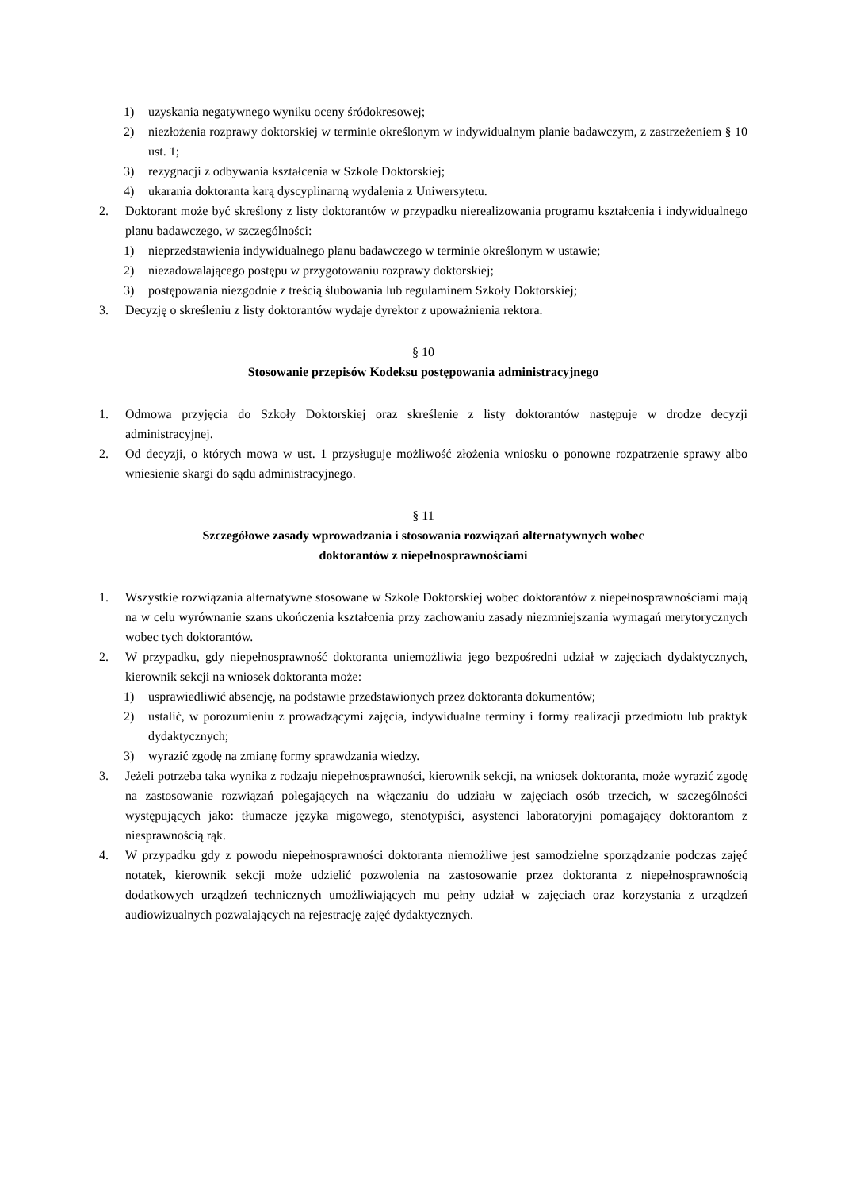1) uzyskania negatywnego wyniku oceny śródokresowej;
2) niezłożenia rozprawy doktorskiej w terminie określonym w indywidualnym planie badawczym, z zastrzeżeniem § 10 ust. 1;
3) rezygnacji z odbywania kształcenia w Szkole Doktorskiej;
4) ukarania doktoranta karą dyscyplinarną wydalenia z Uniwersytetu.
2. Doktorant może być skreślony z listy doktorantów w przypadku nierealizowania programu kształcenia i indywidualnego planu badawczego, w szczególności:
1) nieprzedstawienia indywidualnego planu badawczego w terminie określonym w ustawie;
2) niezadowalającego postępu w przygotowaniu rozprawy doktorskiej;
3) postępowania niezgodnie z treścią ślubowania lub regulaminem Szkoły Doktorskiej;
3. Decyzję o skreśleniu z listy doktorantów wydaje dyrektor z upoważnienia rektora.
§ 10
Stosowanie przepisów Kodeksu postępowania administracyjnego
1. Odmowa przyjęcia do Szkoły Doktorskiej oraz skreślenie z listy doktorantów następuje w drodze decyzji administracyjnej.
2. Od decyzji, o których mowa w ust. 1 przysługuje możliwość złożenia wniosku o ponowne rozpatrzenie sprawy albo wniesienie skargi do sądu administracyjnego.
§ 11
Szczegółowe zasady wprowadzania i stosowania rozwiązań alternatywnych wobec
doktorantów z niepełnosprawnościami
1. Wszystkie rozwiązania alternatywne stosowane w Szkole Doktorskiej wobec doktorantów z niepełnosprawnościami mają na w celu wyrównanie szans ukończenia kształcenia przy zachowaniu zasady niezmniejszania wymagań merytorycznych wobec tych doktorantów.
2. W przypadku, gdy niepełnosprawność doktoranta uniemożliwia jego bezpośredni udział w zajęciach dydaktycznych, kierownik sekcji na wniosek doktoranta może:
1) usprawiedliwić absencję, na podstawie przedstawionych przez doktoranta dokumentów;
2) ustalić, w porozumieniu z prowadzącymi zajęcia, indywidualne terminy i formy realizacji przedmiotu lub praktyk dydaktycznych;
3) wyrazić zgodę na zmianę formy sprawdzania wiedzy.
3. Jeżeli potrzeba taka wynika z rodzaju niepełnosprawności, kierownik sekcji, na wniosek doktoranta, może wyrazić zgodę na zastosowanie rozwiązań polegających na włączaniu do udziału w zajęciach osób trzecich, w szczególności występujących jako: tłumacze języka migowego, stenotypiści, asystenci laboratoryjni pomagający doktorantom z niesprawnością rąk.
4. W przypadku gdy z powodu niepełnosprawności doktoranta niemożliwe jest samodzielne sporządzanie podczas zajęć notatek, kierownik sekcji może udzielić pozwolenia na zastosowanie przez doktoranta z niepełnosprawnością dodatkowych urządzeń technicznych umożliwiających mu pełny udział w zajęciach oraz korzystania z urządzeń audiowizualnych pozwalających na rejestrację zajęć dydaktycznych.